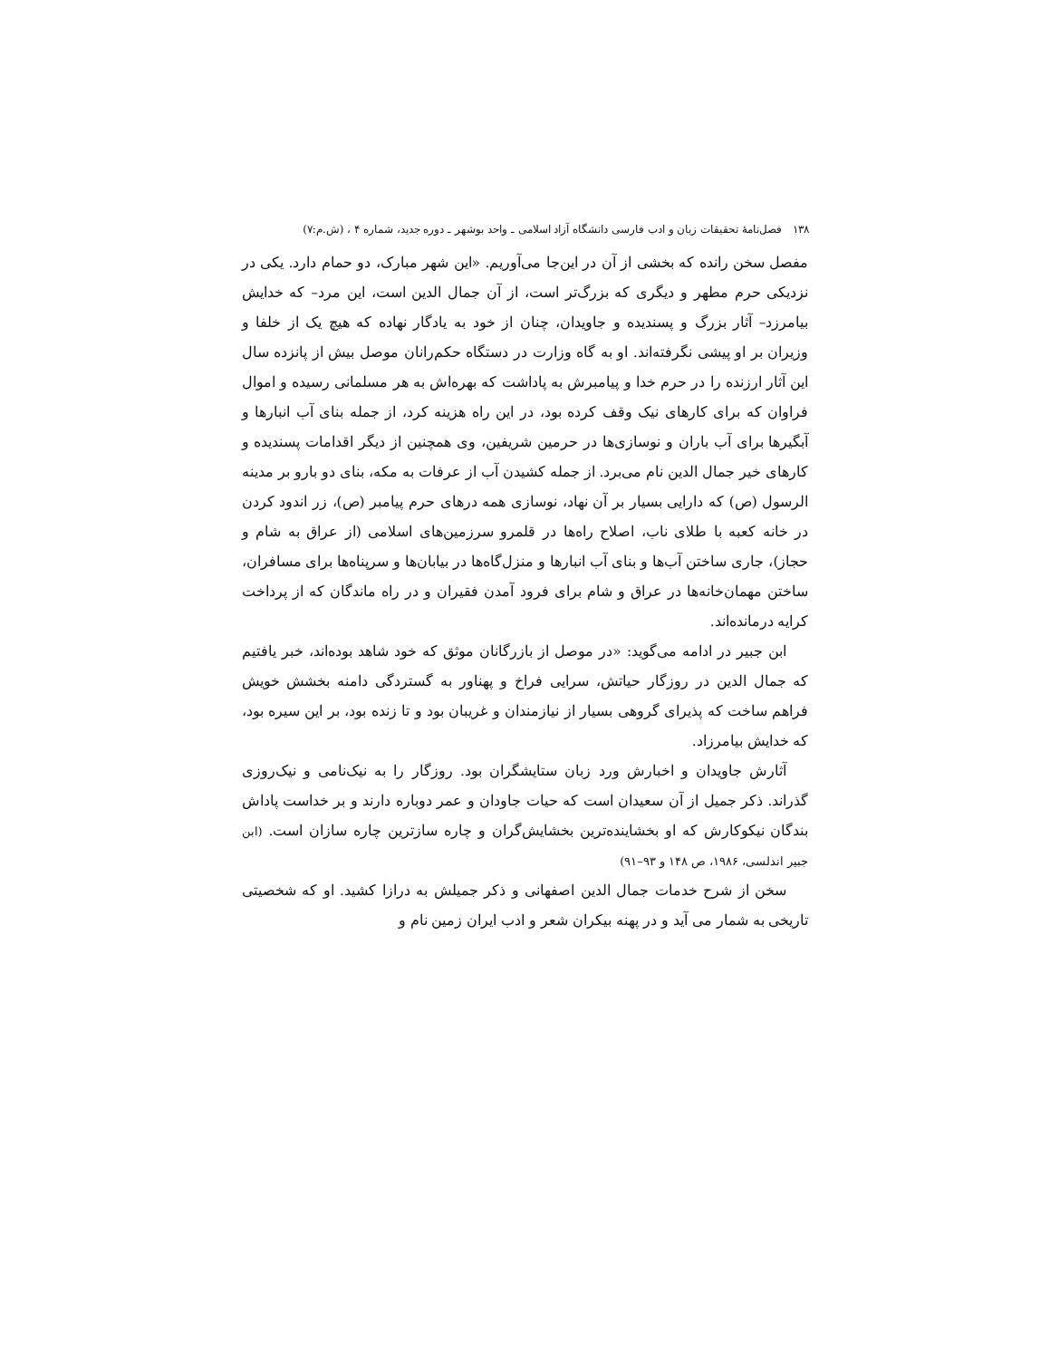۱۳۸ فصل‌نامهٔ تحقیقات زبان و ادب فارسی دانشگاه آزاد اسلامی ـ واحد بوشهر ـ دوره جدید، شماره ۴ ، (ش.م:۷)
مفصل سخن رانده که بخشی از آن در این‌جا می‌آوریم. «این شهر مبارک، دو حمام دارد. یکی در نزدیکی حرم مطهر و دیگری که بزرگ‌تر است، از آن جمال الدین است، این مرد– که خدایش بیامرزد– آثار بزرگ و پسندیده و جاویدان، چنان از خود به یادگار نهاده که هیچ یک از خلفا و وزیران بر او پیشی نگرفته‌اند. او به گاه وزارت در دستگاه حکم‌رانان موصل بیش از پانزده سال این آثار ارزنده را در حرم خدا و پیامبرش به پاداشت که بهره‌اش به هر مسلمانی رسیده و اموال فراوان که برای کارهای نیک وقف کرده بود، در این راه هزینه کرد، از جمله بنای آب انبارها و آبگیرها برای آب باران و نوسازی‌ها در حرمین شریفین، وی همچنین از دیگر اقدامات پسندیده و کارهای خیر جمال الدین نام می‌برد. از جمله کشیدن آب از عرفات به مکه، بنای دو بارو بر مدینه الرسول (ص) که دارایی بسیار بر آن نهاد، نوسازی همه درهای حرم پیامبر (ص)، زر اندود کردن در خانه کعبه با طلای ناب، اصلاح راه‌ها در قلمرو سرزمین‌های اسلامی (از عراق به شام و حجاز)، جاری ساختن آب‌ها و بنای آب انبارها و منزل‌گاه‌ها در بیابان‌ها و سرپناه‌ها برای مسافران، ساختن مهمان‌خانه‌ها در عراق و شام برای فرود آمدن فقیران و در راه ماندگان که از پرداخت کرایه درمانده‌اند.
ابن جبیر در ادامه می‌گوید: «در موصل از بازرگانان موثق که خود شاهد بوده‌اند، خبر یافتیم که جمال الدین در روزگار حیاتش، سرایی فراخ و پهناور به گستردگی دامنه بخشش خویش فراهم ساخت که پذیرای گروهی بسیار از نیازمندان و غریبان بود و تا زنده بود، بر این سیره بود، که خدایش بیامرزاد.
آثارش جاویدان و اخبارش ورد زبان ستایشگران بود. روزگار را به نیک‌نامی و نیک‌روزی گذراند. ذکر جمیل از آن سعیدان است که حیات جاودان و عمر دوباره دارند و بر خداست پاداش بندگان نیکوکارش که او بخشاینده‌ترین بخشایش‌گران و چاره سازترین چاره سازان است. (ابن جبیر اندلسی، ۱۹۸۶، ص ۱۴۸ و ۹۳–۹۱)
سخن از شرح خدمات جمال الدین اصفهانی و ذکر جمیلش به درازا کشید. او که شخصیتی تاریخی به شمار می آید و در پهنه بیکران شعر و ادب ایران زمین نام و